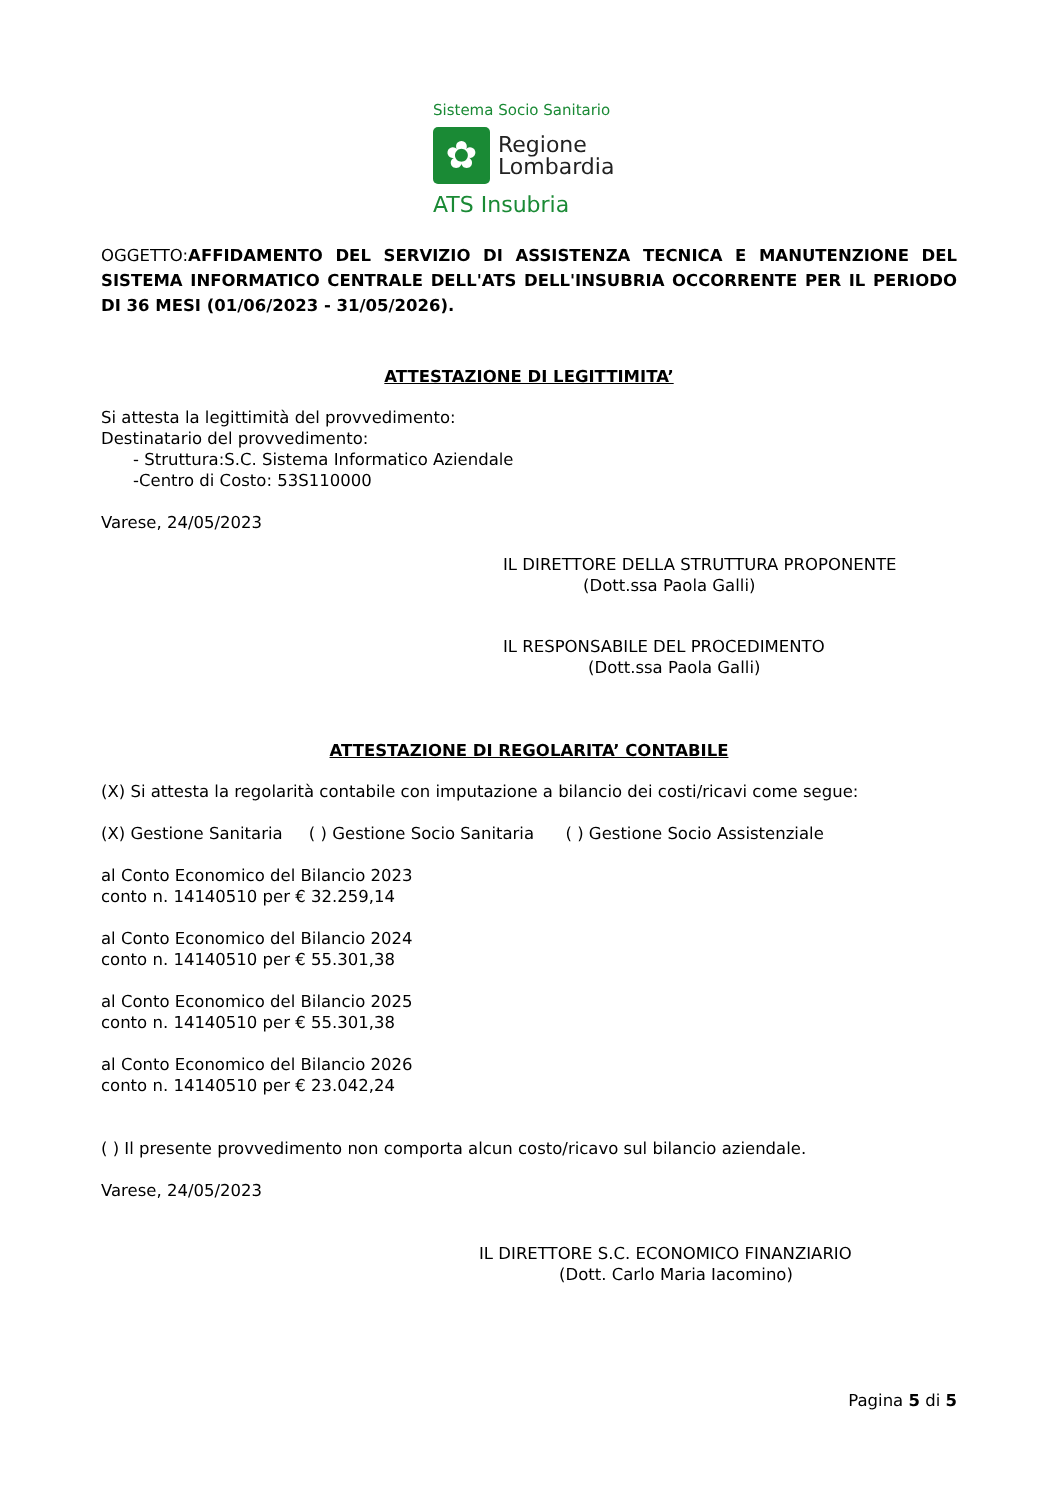Sistema Socio Sanitario
✿
Regione
Lombardia
ATS Insubria
OGGETTO:AFFIDAMENTO DEL SERVIZIO DI ASSISTENZA TECNICA E MANUTENZIONE DEL SISTEMA INFORMATICO CENTRALE DELL'ATS DELL'INSUBRIA OCCORRENTE PER IL PERIODO DI 36 MESI (01/06/2023 - 31/05/2026).
ATTESTAZIONE DI LEGITTIMITA’
Si attesta la legittimità del provvedimento:
Destinatario del provvedimento:
- Struttura:S.C. Sistema Informatico Aziendale
-Centro di Costo: 53S110000
Varese, 24/05/2023
IL DIRETTORE DELLA STRUTTURA PROPONENTE
(Dott.ssa Paola Galli)
IL RESPONSABILE DEL PROCEDIMENTO
(Dott.ssa Paola Galli)
ATTESTAZIONE DI REGOLARITA’ CONTABILE
(X) Si attesta la regolarità contabile con imputazione a bilancio dei costi/ricavi come segue:
(X) Gestione Sanitaria ( ) Gestione Socio Sanitaria ( ) Gestione Socio Assistenziale
al Conto Economico del Bilancio 2023
conto n. 14140510 per € 32.259,14
al Conto Economico del Bilancio 2024
conto n. 14140510 per € 55.301,38
al Conto Economico del Bilancio 2025
conto n. 14140510 per € 55.301,38
al Conto Economico del Bilancio 2026
conto n. 14140510 per € 23.042,24
( ) Il presente provvedimento non comporta alcun costo/ricavo sul bilancio aziendale.
Varese, 24/05/2023
IL DIRETTORE S.C. ECONOMICO FINANZIARIO
(Dott. Carlo Maria Iacomino)
Pagina 5 di 5